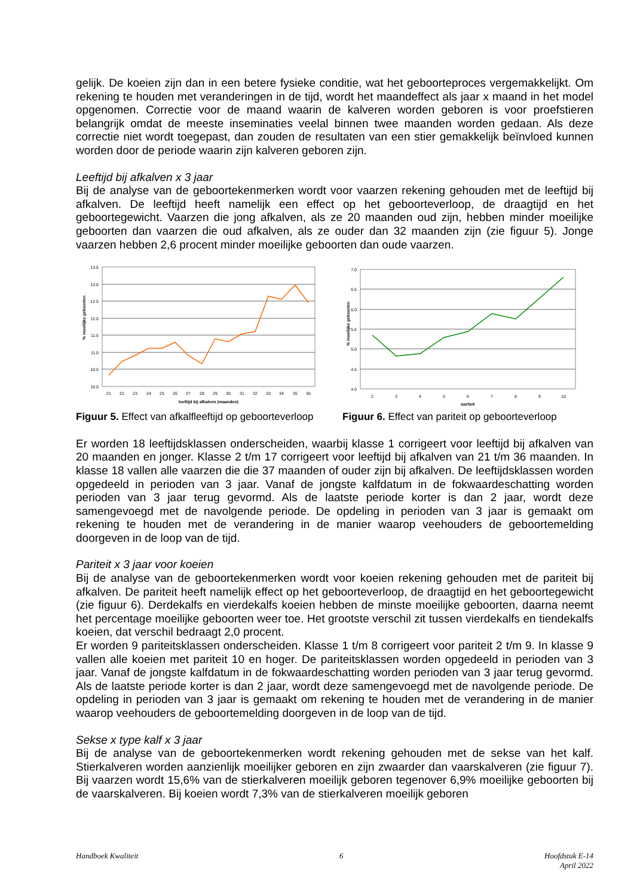gelijk. De koeien zijn dan in een betere fysieke conditie, wat het geboorteproces vergemakkelijkt. Om rekening te houden met veranderingen in de tijd, wordt het maandeffect als jaar x maand in het model opgenomen. Correctie voor de maand waarin de kalveren worden geboren is voor proefstieren belangrijk omdat de meeste inseminaties veelal binnen twee maanden worden gedaan. Als deze correctie niet wordt toegepast, dan zouden de resultaten van een stier gemakkelijk beïnvloed kunnen worden door de periode waarin zijn kalveren geboren zijn.
Leeftijd bij afkalven x 3 jaar
Bij de analyse van de geboortekenmerken wordt voor vaarzen rekening gehouden met de leeftijd bij afkalven. De leeftijd heeft namelijk een effect op het geboorteverloop, de draagtijd en het geboortegewicht. Vaarzen die jong afkalven, als ze 20 maanden oud zijn, hebben minder moeilijke geboorten dan vaarzen die oud afkalven, als ze ouder dan 32 maanden zijn (zie figuur 5). Jonge vaarzen hebben 2,6 procent minder moeilijke geboorten dan oude vaarzen.
13.5
13.0
12.5
12.0
11.5
11.0
10.5
10.0
21
22
23
24
25
26
27
28
29
30
31
32
33
34
35
36
leeftijd bij afkalven (maanden)
% moeilijke geboorten
Figuur 5. Effect van afkalfleeftijd op geboorteverloop
7.0
6.5
6.0
5.5
5.0
4.5
4.0
2
3
4
5
6
7
8
9
10
pariteit
% moeilijke geboorten
Figuur 6. Effect van pariteit op geboorteverloop
Er worden 18 leeftijdsklassen onderscheiden, waarbij klasse 1 corrigeert voor leeftijd bij afkalven van 20 maanden en jonger. Klasse 2 t/m 17 corrigeert voor leeftijd bij afkalven van 21 t/m 36 maanden. In klasse 18 vallen alle vaarzen die die 37 maanden of ouder zijn bij afkalven. De leeftijdsklassen worden opgedeeld in perioden van 3 jaar. Vanaf de jongste kalfdatum in de fokwaardeschatting worden perioden van 3 jaar terug gevormd. Als de laatste periode korter is dan 2 jaar, wordt deze samengevoegd met de navolgende periode. De opdeling in perioden van 3 jaar is gemaakt om rekening te houden met de verandering in de manier waarop veehouders de geboortemelding doorgeven in de loop van de tijd.
Pariteit x 3 jaar voor koeien
Bij de analyse van de geboortekenmerken wordt voor koeien rekening gehouden met de pariteit bij afkalven. De pariteit heeft namelijk effect op het geboorteverloop, de draagtijd en het geboortegewicht (zie figuur 6). Derdekalfs en vierdekalfs koeien hebben de minste moeilijke geboorten, daarna neemt het percentage moeilijke geboorten weer toe. Het grootste verschil zit tussen vierdekalfs en tiendekalfs koeien, dat verschil bedraagt 2,0 procent.
Er worden 9 pariteitsklassen onderscheiden. Klasse 1 t/m 8 corrigeert voor pariteit 2 t/m 9. In klasse 9 vallen alle koeien met pariteit 10 en hoger. De pariteitsklassen worden opgedeeld in perioden van 3 jaar. Vanaf de jongste kalfdatum in de fokwaardeschatting worden perioden van 3 jaar terug gevormd. Als de laatste periode korter is dan 2 jaar, wordt deze samengevoegd met de navolgende periode. De opdeling in perioden van 3 jaar is gemaakt om rekening te houden met de verandering in de manier waarop veehouders de geboortemelding doorgeven in de loop van de tijd.
Sekse x type kalf x 3 jaar
Bij de analyse van de geboortekenmerken wordt rekening gehouden met de sekse van het kalf. Stierkalveren worden aanzienlijk moeilijker geboren en zijn zwaarder dan vaarskalveren (zie figuur 7). Bij vaarzen wordt 15,6% van de stierkalveren moeilijk geboren tegenover 6,9% moeilijke geboorten bij de vaarskalveren. Bij koeien wordt 7,3% van de stierkalveren moeilijk geboren
Handboek Kwaliteit 6 Hoofdstuk E-14
April 2022